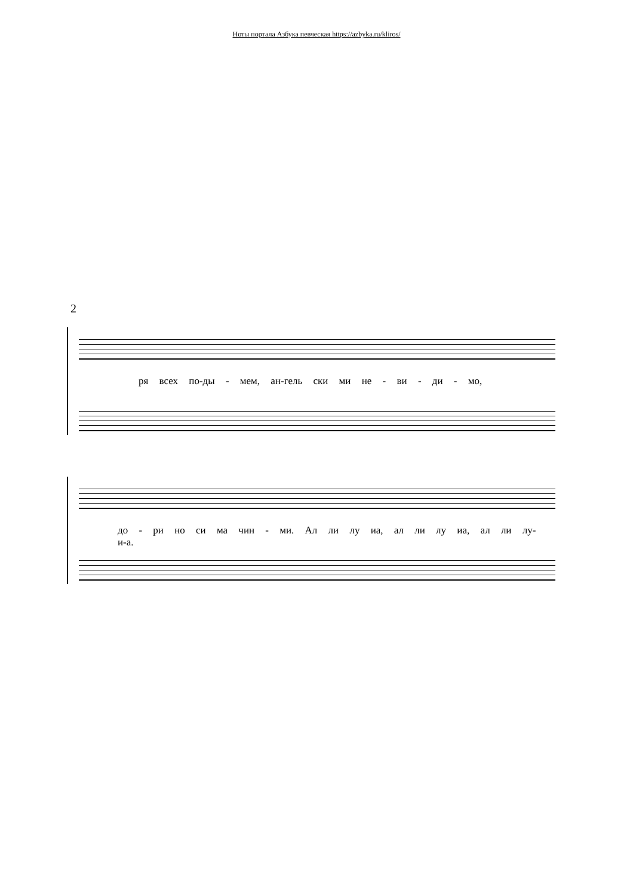Ноты портала Азбука певческая https://azbyka.ru/kliros/
2
ря всех по-ды - мем, ан-гель ски ми не - ви - ди - мо,
до - ри но си ма чин - ми. Ал ли лу иа, ал ли лу иа, ал ли лу-и-а.